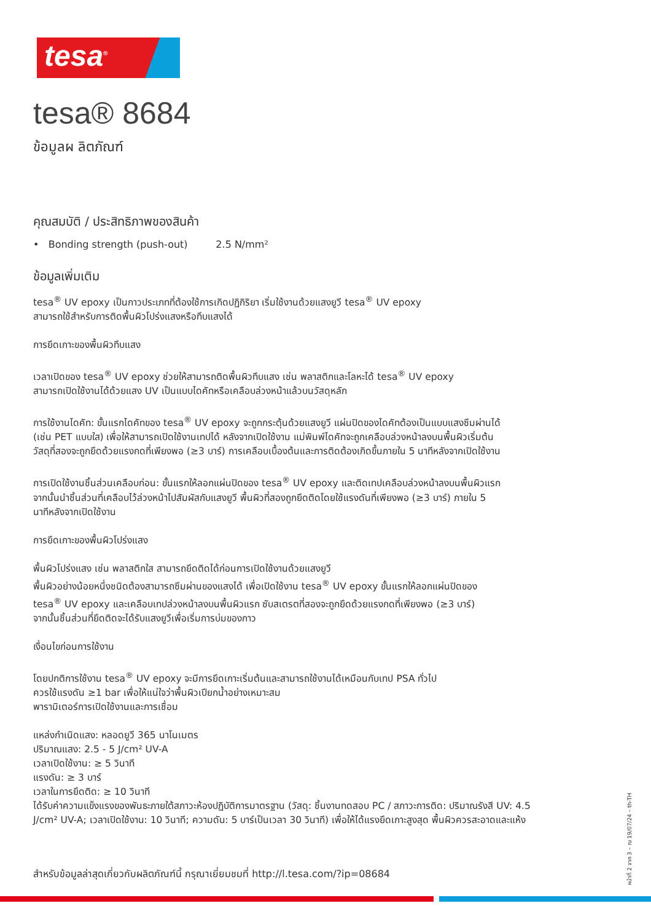tesa<sup>®</sup>
tesa® 8684
ข้อมูลผ ลิตภัณฑ์
คุณสมบัติ / ประสิทธิภาพของสินค้า
• Bonding strength (push-out) 2.5 N/mm²
ข้อมูลเพิ่มเติม
tesa<sup>®</sup> UV epoxy เป็นกาวประเภทที่ต้องใช้การเกิดปฏิกิริยา เริ่มใช้งานด้วยแสงยูวี tesa<sup>®</sup> UV epoxy
สามารถใช้สำหรับการติดพื้นผิวโปร่งแสงหรือทึบแสงได้
การยึดเกาะของพื้นผิวทึบแสง
เวลาเปิดของ tesa<sup>®</sup> UV epoxy ช่วยให้สามารถติดพื้นผิวทึบแสง เช่น พลาสติกและโลหะได้ tesa<sup>®</sup> UV epoxy
สามารถเปิดใช้งานได้ด้วยแสง UV เป็นแบบไดคัทหรือเคลือบล่วงหน้าแล้วบนวัสดุหลัก
การใช้งานไดคัท: ขั้นแรกไดคัทของ tesa<sup>®</sup> UV epoxy จะถูกกระตุ้นด้วยแสงยูวี แผ่นปิดของไดคัทต้องเป็นแบบแสงซึมผ่านได้
(เช่น PET แบบใส) เพื่อให้สามารถเปิดใช้งานเทปได้ หลังจากเปิดใช้งาน แม่พิมพ์ไดคัทจะถูกเคลือบล่วงหน้าลงบนพื้นผิวเริ่มต้น
วัสดุที่สองจะถูกยึดด้วยแรงกดที่เพียงพอ (≥3 บาร์) การเคลือบเบื้องต้นและการติดต้องเกิดขึ้นภายใน 5 นาทีหลังจากเปิดใช้งาน
การเปิดใช้งานชิ้นส่วนเคลือบก่อน: ขั้นแรกให้ลอกแผ่นปิดของ tesa<sup>®</sup> UV epoxy และติดเทปเคลือบล่วงหน้าลงบนพื้นผิวแรก
จากนั้นนำชิ้นส่วนที่เคลือบไว้ล่วงหน้าไปสัมผัสกับแสงยูวี พื้นผิวที่สองถูกยึดติดโดยใช้แรงดันที่เพียงพอ (≥3 บาร์) ภายใน 5
นาทีหลังจากเปิดใช้งาน
การยึดเกาะของพื้นผิวโปร่งแสง
พื้นผิวโปร่งแสง เช่น พลาสติกใส สามารถยึดติดได้ก่อนการเปิดใช้งานด้วยแสงยูวี
พื้นผิวอย่างน้อยหนึ่งชนิดต้องสามารถซึมผ่านของแสงได้ เพื่อเปิดใช้งาน tesa<sup>®</sup> UV epoxy ขั้นแรกให้ลอกแผ่นปิดของ
tesa<sup>®</sup> UV epoxy และเคลือบเทปล่วงหน้าลงบนพื้นผิวแรก ซับสเตรตที่สองจะถูกยึดด้วยแรงกดที่เพียงพอ (≥3 บาร์)
จากนั้นชิ้นส่วนที่ยึดติดจะได้รับแสงยูวีเพื่อเริ่มการบ่มของกาว
เงื่อนไขก่อนการใช้งาน
โดยปกติการใช้งาน tesa<sup>®</sup> UV epoxy จะมีการยึดเกาะเริ่มต้นและสามารถใช้งานได้เหมือนกับเทป PSA ทั่วไป
ควรใช้แรงดัน ≥1 bar เพื่อให้แน่ใจว่าพื้นผิวเปียกน้ำอย่างเหมาะสม
พารามิเตอร์การเปิดใช้งานและการเชื่อม
แหล่งกำเนิดแสง: หลอดยูวี 365 นาโนเมตร
ปริมาณแสง: 2.5 - 5 J/cm² UV-A
เวลาเปิดใช้งาน: ≥ 5 วินาที
แรงดัน: ≥ 3 บาร์
เวลาในการยึดติด: ≥ 10 วินาที
ได้รับค่าความแข็งแรงของพันธะภายใต้สภาวะห้องปฏิบัติการมาตรฐาน (วัสดุ: ชิ้นงานทดสอบ PC / สภาวะการติด: ปริมาณรังสี UV: 4.5
J/cm² UV-A; เวลาเปิดใช้งาน: 10 วินาที; ความดัน: 5 บาร์เป็นเวลา 30 วินาที) เพื่อให้ได้แรงยึดเกาะสูงสุด พื้นผิวควรสะอาดและแห้ง
หน้าที่ 2 จาก 3 – ณ 19/07/24 – th-TH
สำหรับข้อมูลล่าสุดเกี่ยวกับผลิตภัณฑ์นี้ กรุณาเยี่ยมชมที่ http://l.tesa.com/?ip=08684